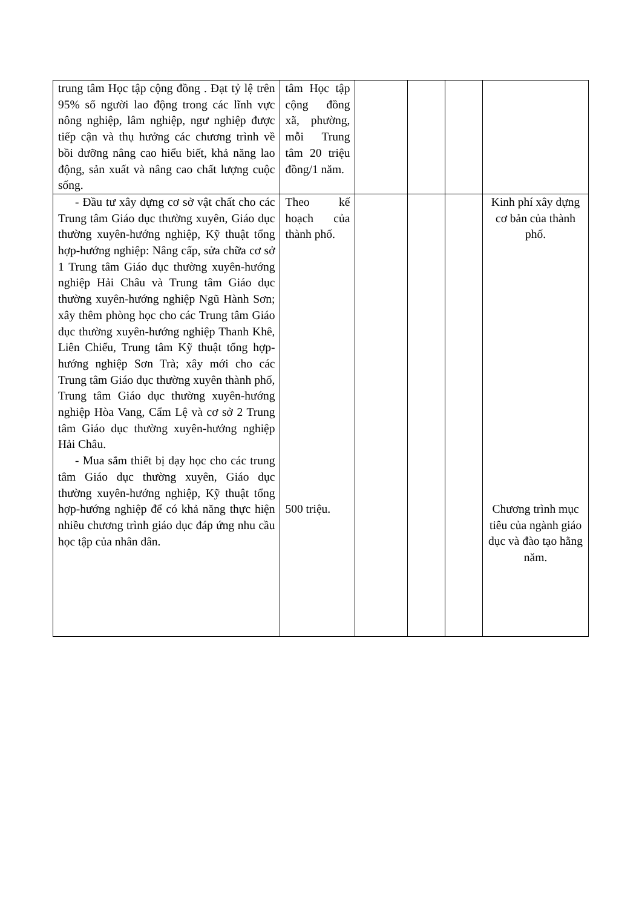| trung tâm Học tập cộng đồng . Đạt tỷ lệ trên 95% số người lao động trong các lĩnh vực nông nghiệp, lâm nghiệp, ngư nghiệp được tiếp cận và thụ hưởng các chương trình về bồi dưỡng nâng cao hiểu biết, khả năng lao động, sản xuất và nâng cao chất lượng cuộc sống. | tâm Học tập cộng đồng xã, phường, mỗi Trung tâm 20 triệu đồng/1 năm. | | | | |
| - Đầu tư xây dựng cơ sở vật chất cho các Trung tâm Giáo dục thường xuyên, Giáo dục thường xuyên-hướng nghiệp, Kỹ thuật tổng hợp-hướng nghiệp: Nâng cấp, sửa chữa cơ sở 1 Trung tâm Giáo dục thường xuyên-hướng nghiệp Hải Châu và Trung tâm Giáo dục thường xuyên-hướng nghiệp Ngũ Hành Sơn; xây thêm phòng học cho các Trung tâm Giáo dục thường xuyên-hướng nghiệp Thanh Khê, Liên Chiểu, Trung tâm Kỹ thuật tổng hợp-hướng nghiệp Sơn Trà; xây mới cho các Trung tâm Giáo dục thường xuyên thành phố, Trung tâm Giáo dục thường xuyên-hướng nghiệp Hòa Vang, Cẩm Lệ và cơ sở 2 Trung tâm Giáo dục thường xuyên-hướng nghiệp Hải Châu. - Mua sắm thiết bị dạy học cho các trung tâm Giáo dục thường xuyên, Giáo dục thường xuyên-hướng nghiệp, Kỹ thuật tổng hợp-hướng nghiệp để có khả năng thực hiện nhiều chương trình giáo dục đáp ứng nhu cầu học tập của nhân dân. | Theo kế hoạch của thành phố. 500 triệu. | | | | Kinh phí xây dựng cơ bản của thành phố. Chương trình mục tiêu của ngành giáo dục và đào tạo hằng năm. |